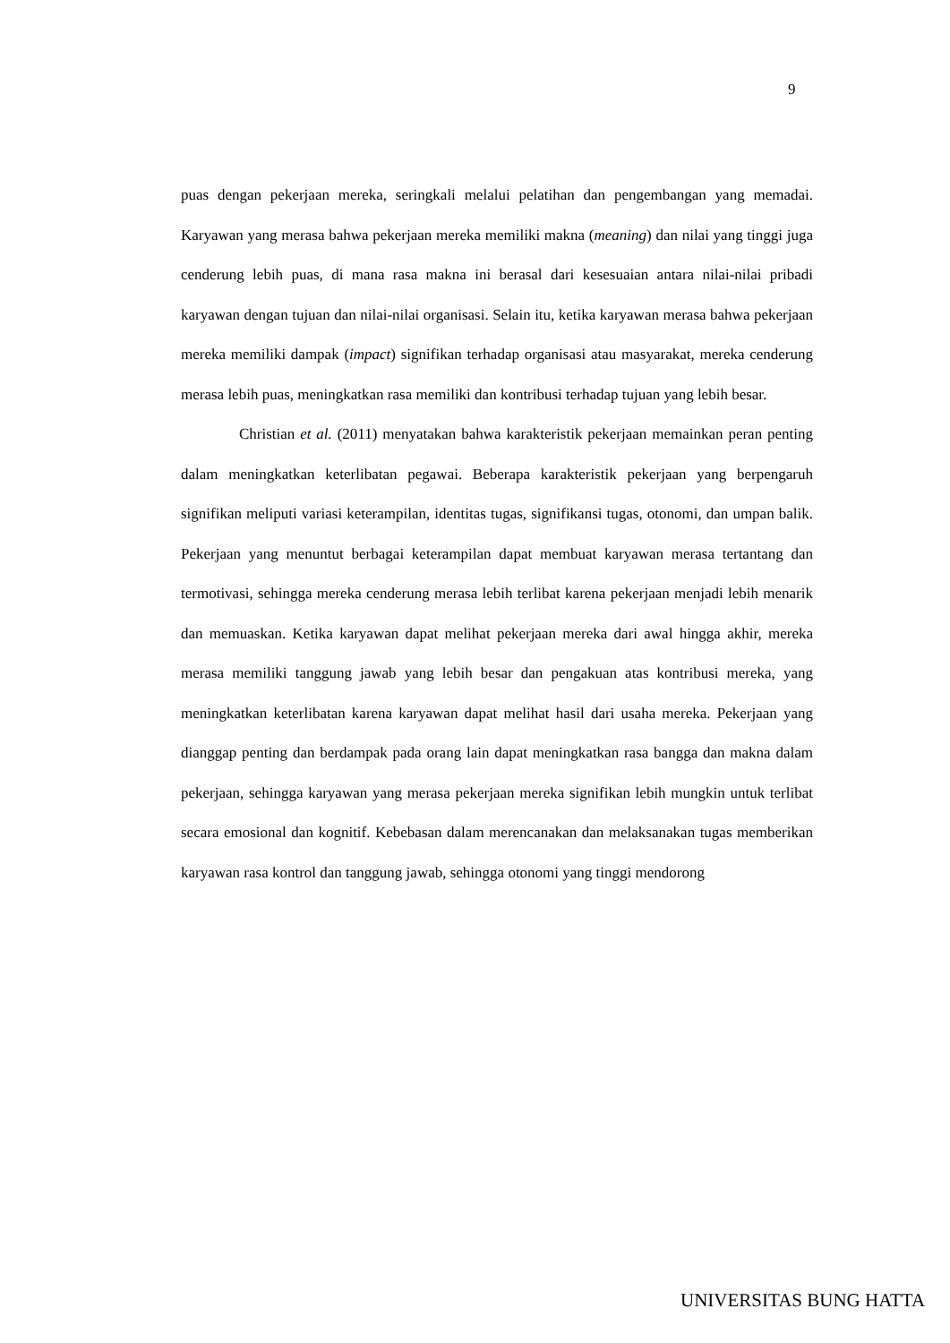9
puas dengan pekerjaan mereka, seringkali melalui pelatihan dan pengembangan yang memadai. Karyawan yang merasa bahwa pekerjaan mereka memiliki makna (meaning) dan nilai yang tinggi juga cenderung lebih puas, di mana rasa makna ini berasal dari kesesuaian antara nilai-nilai pribadi karyawan dengan tujuan dan nilai-nilai organisasi. Selain itu, ketika karyawan merasa bahwa pekerjaan mereka memiliki dampak (impact) signifikan terhadap organisasi atau masyarakat, mereka cenderung merasa lebih puas, meningkatkan rasa memiliki dan kontribusi terhadap tujuan yang lebih besar.
Christian et al. (2011) menyatakan bahwa karakteristik pekerjaan memainkan peran penting dalam meningkatkan keterlibatan pegawai. Beberapa karakteristik pekerjaan yang berpengaruh signifikan meliputi variasi keterampilan, identitas tugas, signifikansi tugas, otonomi, dan umpan balik. Pekerjaan yang menuntut berbagai keterampilan dapat membuat karyawan merasa tertantang dan termotivasi, sehingga mereka cenderung merasa lebih terlibat karena pekerjaan menjadi lebih menarik dan memuaskan. Ketika karyawan dapat melihat pekerjaan mereka dari awal hingga akhir, mereka merasa memiliki tanggung jawab yang lebih besar dan pengakuan atas kontribusi mereka, yang meningkatkan keterlibatan karena karyawan dapat melihat hasil dari usaha mereka. Pekerjaan yang dianggap penting dan berdampak pada orang lain dapat meningkatkan rasa bangga dan makna dalam pekerjaan, sehingga karyawan yang merasa pekerjaan mereka signifikan lebih mungkin untuk terlibat secara emosional dan kognitif. Kebebasan dalam merencanakan dan melaksanakan tugas memberikan karyawan rasa kontrol dan tanggung jawab, sehingga otonomi yang tinggi mendorong
UNIVERSITAS BUNG HATTA